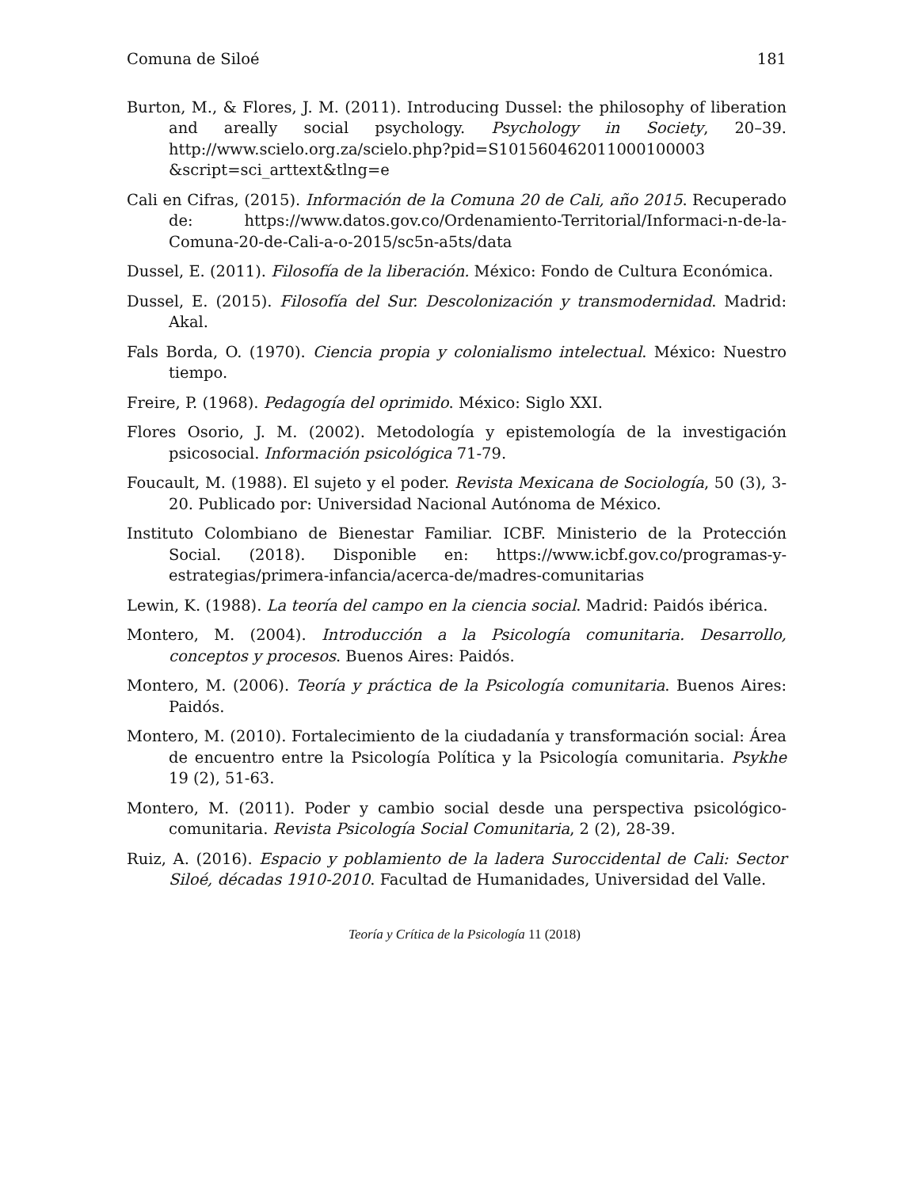Comuna de Siloé 181
Burton, M., & Flores, J. M. (2011). Introducing Dussel: the philosophy of liberation and areally social psychology. Psychology in Society, 20–39. http://www.scielo.org.za/scielo.php?pid=S101560462011000100003 &script=sci_arttext&tlng=e
Cali en Cifras, (2015). Información de la Comuna 20 de Cali, año 2015. Recuperado de: https://www.datos.gov.co/Ordenamiento-Territorial/Informaci-n-de-la-Comuna-20-de-Cali-a-o-2015/sc5n-a5ts/data
Dussel, E. (2011). Filosofía de la liberación. México: Fondo de Cultura Económica.
Dussel, E. (2015). Filosofía del Sur. Descolonización y transmodernidad. Madrid: Akal.
Fals Borda, O. (1970). Ciencia propia y colonialismo intelectual. México: Nuestro tiempo.
Freire, P. (1968). Pedagogía del oprimido. México: Siglo XXI.
Flores Osorio, J. M. (2002). Metodología y epistemología de la investigación psicosocial. Información psicológica 71-79.
Foucault, M. (1988). El sujeto y el poder. Revista Mexicana de Sociología, 50 (3), 3-20. Publicado por: Universidad Nacional Autónoma de México.
Instituto Colombiano de Bienestar Familiar. ICBF. Ministerio de la Protección Social. (2018). Disponible en: https://www.icbf.gov.co/programas-y-estrategias/primera-infancia/acerca-de/madres-comunitarias
Lewin, K. (1988). La teoría del campo en la ciencia social. Madrid: Paidós ibérica.
Montero, M. (2004). Introducción a la Psicología comunitaria. Desarrollo, conceptos y procesos. Buenos Aires: Paidós.
Montero, M. (2006). Teoría y práctica de la Psicología comunitaria. Buenos Aires: Paidós.
Montero, M. (2010). Fortalecimiento de la ciudadanía y transformación social: Área de encuentro entre la Psicología Política y la Psicología comunitaria. Psykhe 19 (2), 51-63.
Montero, M. (2011). Poder y cambio social desde una perspectiva psicológico-comunitaria. Revista Psicología Social Comunitaria, 2 (2), 28-39.
Ruiz, A. (2016). Espacio y poblamiento de la ladera Suroccidental de Cali: Sector Siloé, décadas 1910-2010. Facultad de Humanidades, Universidad del Valle.
Teoría y Crítica de la Psicología 11 (2018)